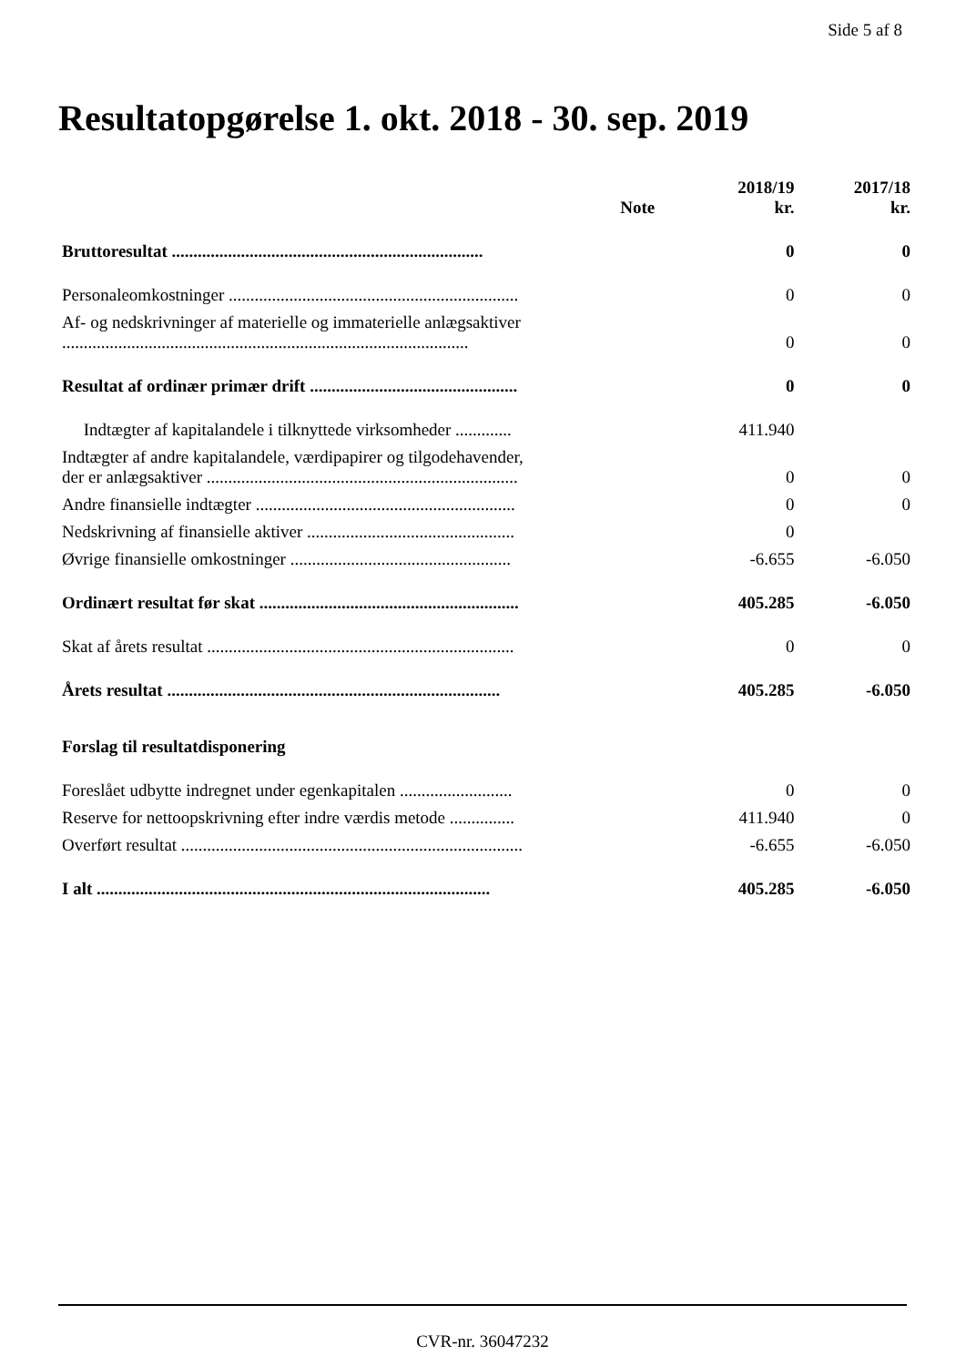Side 5 af 8
Resultatopgørelse 1. okt. 2018 - 30. sep. 2019
| | Note | 2018/19 kr. | 2017/18 kr. |
| --- | --- | --- | --- |
| Bruttoresultat ........................................................................ | | 0 | 0 |
| Personaleomkostninger ................................................................... | | 0 | 0 |
| Af- og nedskrivninger af materielle og immaterielle anlægsaktiver .............................................................................................. | | 0 | 0 |
| Resultat af ordinær primær drift ................................................ | | 0 | 0 |
| Indtægter af kapitalandele i tilknyttede virksomheder ............. | | 411.940 | |
| Indtægter af andre kapitalandele, værdipapirer og tilgodehavender, der er anlægsaktiver ........................................................................ | | 0 | 0 |
| Andre finansielle indtægter ............................................................ | | 0 | 0 |
| Nedskrivning af finansielle aktiver ................................................ | | 0 | |
| Øvrige finansielle omkostninger ................................................... | | -6.655 | -6.050 |
| Ordinært resultat før skat ............................................................ | | 405.285 | -6.050 |
| Skat af årets resultat ....................................................................... | | 0 | 0 |
| Årets resultat ............................................................................. | | 405.285 | -6.050 |
| Forslag til resultatdisponering | | | |
| Foreslået udbytte indregnet under egenkapitalen .......................... | | 0 | 0 |
| Reserve for nettoopskrivning efter indre værdis metode ............... | | 411.940 | 0 |
| Overført resultat ............................................................................... | | -6.655 | -6.050 |
| I alt ........................................................................................... | | 405.285 | -6.050 |
CVR-nr. 36047232